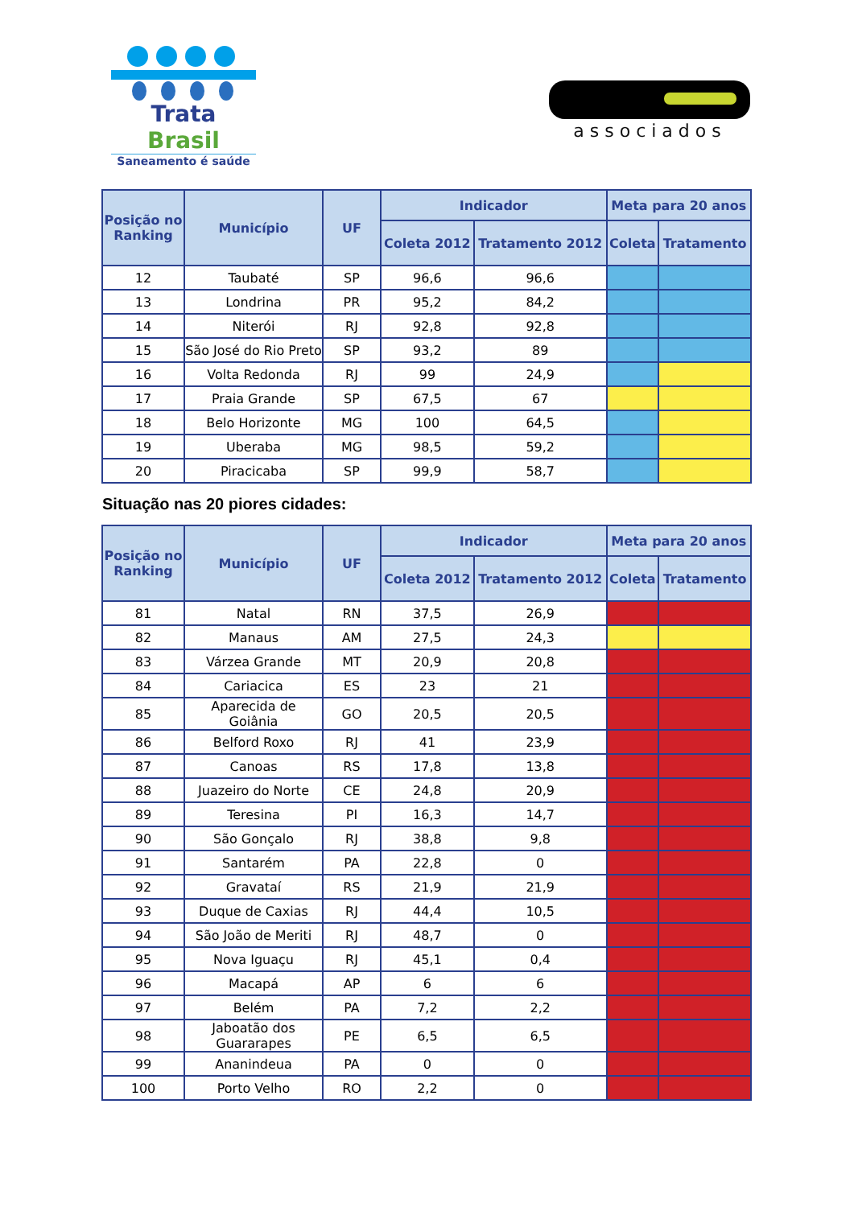Trata Brasil
Saneamento é saúde
associados
| Posição no Ranking | Município | UF | Indicador | | Meta para 20 anos | |
| --- | --- | --- | --- | --- | --- | --- |
| | | | Coleta 2012 | Tratamento 2012 | Coleta | Tratamento |
| 12 | Taubaté | SP | 96,6 | 96,6 | | |
| 13 | Londrina | PR | 95,2 | 84,2 | | |
| 14 | Niterói | RJ | 92,8 | 92,8 | | |
| 15 | São José do Rio Preto | SP | 93,2 | 89 | | |
| 16 | Volta Redonda | RJ | 99 | 24,9 | | |
| 17 | Praia Grande | SP | 67,5 | 67 | | |
| 18 | Belo Horizonte | MG | 100 | 64,5 | | |
| 19 | Uberaba | MG | 98,5 | 59,2 | | |
| 20 | Piracicaba | SP | 99,9 | 58,7 | | |
Situação nas 20 piores cidades:
| Posição no Ranking | Município | UF | Indicador | | Meta para 20 anos | |
| --- | --- | --- | --- | --- | --- | --- |
| | | | Coleta 2012 | Tratamento 2012 | Coleta | Tratamento |
| 81 | Natal | RN | 37,5 | 26,9 | | |
| 82 | Manaus | AM | 27,5 | 24,3 | | |
| 83 | Várzea Grande | MT | 20,9 | 20,8 | | |
| 84 | Cariacica | ES | 23 | 21 | | |
| 85 | Aparecida de Goiânia | GO | 20,5 | 20,5 | | |
| 86 | Belford Roxo | RJ | 41 | 23,9 | | |
| 87 | Canoas | RS | 17,8 | 13,8 | | |
| 88 | Juazeiro do Norte | CE | 24,8 | 20,9 | | |
| 89 | Teresina | PI | 16,3 | 14,7 | | |
| 90 | São Gonçalo | RJ | 38,8 | 9,8 | | |
| 91 | Santarém | PA | 22,8 | 0 | | |
| 92 | Gravataí | RS | 21,9 | 21,9 | | |
| 93 | Duque de Caxias | RJ | 44,4 | 10,5 | | |
| 94 | São João de Meriti | RJ | 48,7 | 0 | | |
| 95 | Nova Iguaçu | RJ | 45,1 | 0,4 | | |
| 96 | Macapá | AP | 6 | 6 | | |
| 97 | Belém | PA | 7,2 | 2,2 | | |
| 98 | Jaboatão dos Guararapes | PE | 6,5 | 6,5 | | |
| 99 | Ananindeua | PA | 0 | 0 | | |
| 100 | Porto Velho | RO | 2,2 | 0 | | |